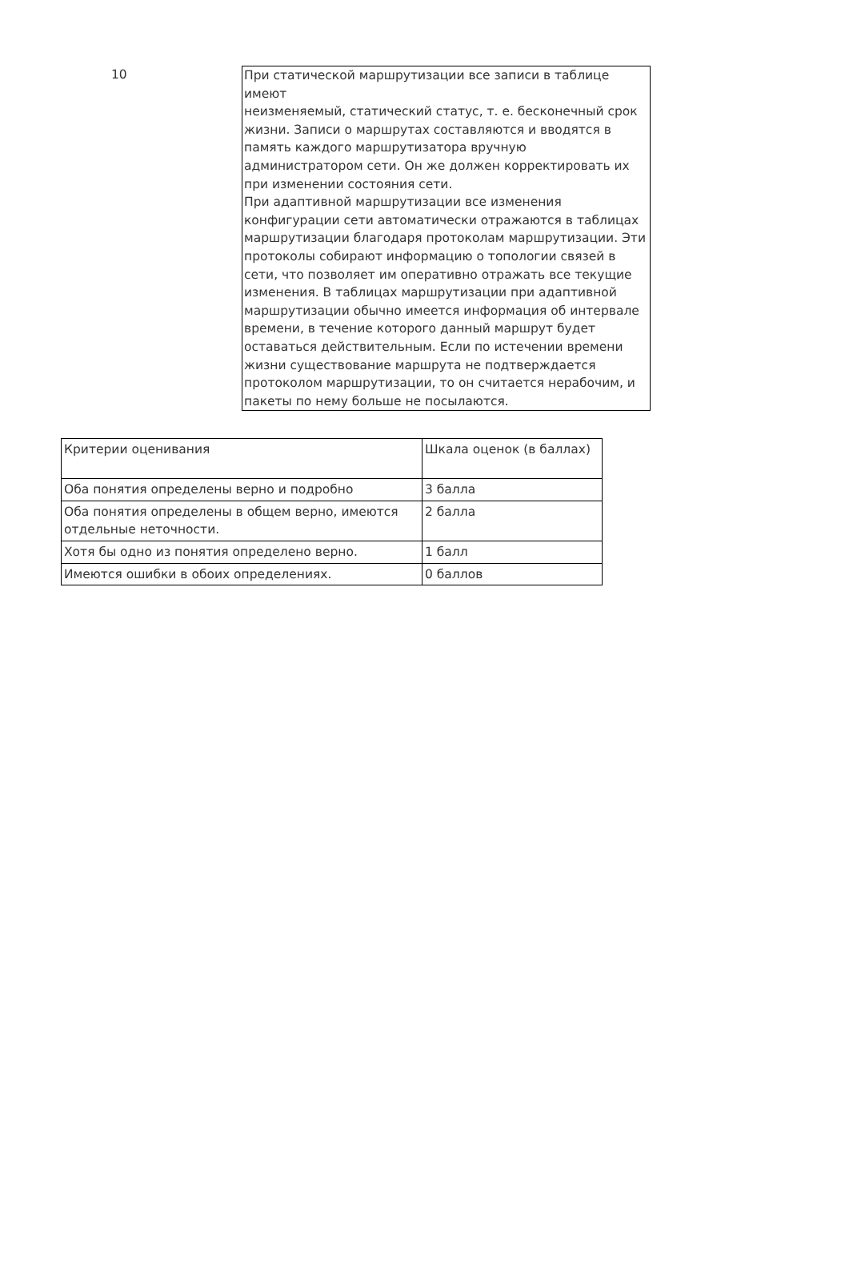10 При статической маршрутизации все записи в таблице имеют
неизменяемый, статический статус, т. е. бесконечный срок жизни. Записи о маршрутах составляются и вводятся в память каждого маршрутизатора вручную администратором сети. Он же должен корректировать их при изменении состояния сети.
При адаптивной маршрутизации все изменения конфигурации сети автоматически отражаются в таблицах маршрутизации благодаря протоколам маршрутизации. Эти протоколы собирают информацию о топологии связей в сети, что позволяет им оперативно отражать все текущие изменения. В таблицах маршрутизации при адаптивной маршрутизации обычно имеется информация об интервале времени, в течение которого данный маршрут будет оставаться действительным. Если по истечении времени жизни существование маршрута не подтверждается протоколом маршрутизации, то он считается нерабочим, и пакеты по нему больше не посылаются.
| Критерии оценивания | Шкала оценок (в баллах) |
| Оба понятия определены верно и подробно | 3 балла |
| Оба понятия определены в общем верно, имеются отдельные неточности. | 2 балла |
| Хотя бы одно из понятия определено верно. | 1 балл |
| Имеются ошибки в обоих определениях. | 0 баллов |